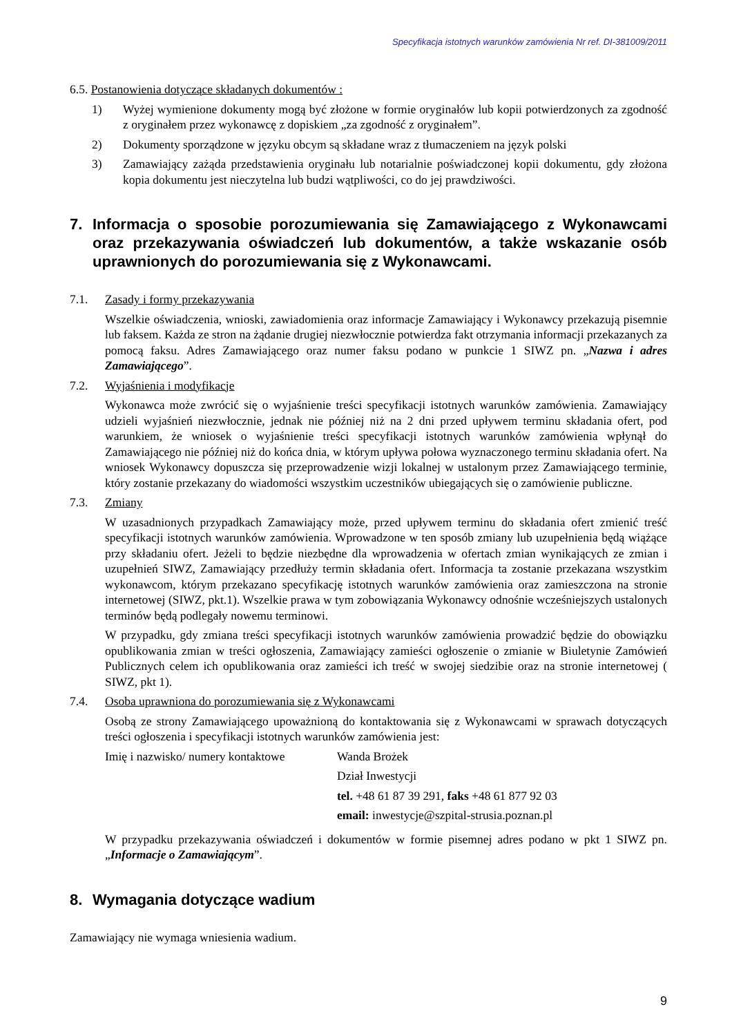Specyfikacja istotnych warunków zamówienia Nr ref. DI-381009/2011
6.5. Postanowienia dotyczące składanych dokumentów :
1) Wyżej wymienione dokumenty mogą być złożone w formie oryginałów lub kopii potwierdzonych za zgodność z oryginałem przez wykonawcę z dopiskiem „za zgodność z oryginałem”.
2) Dokumenty sporządzone w języku obcym są składane wraz z tłumaczeniem na język polski
3) Zamawiający zażąda przedstawienia oryginału lub notarialnie poświadczonej kopii dokumentu, gdy złożona kopia dokumentu jest nieczytelna lub budzi wątpliwości, co do jej prawdziwości.
7. Informacja o sposobie porozumiewania się Zamawiającego z Wykonawcami oraz przekazywania oświadczeń lub dokumentów, a także wskazanie osób uprawnionych do porozumiewania się z Wykonawcami.
7.1. Zasady i formy przekazywania
Wszelkie oświadczenia, wnioski, zawiadomienia oraz informacje Zamawiający i Wykonawcy przekazują pisemnie lub faksem. Każda ze stron na żądanie drugiej niezwłocznie potwierdza fakt otrzymania informacji przekazanych za pomocą faksu. Adres Zamawiającego oraz numer faksu podano w punkcie 1 SIWZ pn. „Nazwa i adres Zamawiającego”.
7.2. Wyjaśnienia i modyfikacje
Wykonawca może zwrócić się o wyjaśnienie treści specyfikacji istotnych warunków zamówienia. Zamawiający udzieli wyjaśnień niezwłocznie, jednak nie później niż na 2 dni przed upływem terminu składania ofert, pod warunkiem, że wniosek o wyjaśnienie treści specyfikacji istotnych warunków zamówienia wpłynął do Zamawiającego nie później niż do końca dnia, w którym upływa połowa wyznaczonego terminu składania ofert. Na wniosek Wykonawcy dopuszcza się przeprowadzenie wizji lokalnej w ustalonym przez Zamawiającego terminie, który zostanie przekazany do wiadomości wszystkim uczestników ubiegających się o zamówienie publiczne.
7.3. Zmiany
W uzasadnionych przypadkach Zamawiający może, przed upływem terminu do składania ofert zmienić treść specyfikacji istotnych warunków zamówienia. Wprowadzone w ten sposób zmiany lub uzupełnienia będą wiążące przy składaniu ofert. Jeżeli to będzie niezbędne dla wprowadzenia w ofertach zmian wynikających ze zmian i uzupełnień SIWZ, Zamawiający przedłuży termin składania ofert. Informacja ta zostanie przekazana wszystkim wykonawcom, którym przekazano specyfikację istotnych warunków zamówienia oraz zamieszczona na stronie internetowej (SIWZ, pkt.1). Wszelkie prawa w tym zobowiązania Wykonawcy odnośnie wcześniejszych ustalonych terminów będą podlegały nowemu terminowi.
W przypadku, gdy zmiana treści specyfikacji istotnych warunków zamówienia prowadzić będzie do obowiązku opublikowania zmian w treści ogłoszenia, Zamawiający zamieści ogłoszenie o zmianie w Biuletynie Zamówień Publicznych celem ich opublikowania oraz zamieści ich treść w swojej siedzibie oraz na stronie internetowej ( SIWZ, pkt 1).
7.4. Osoba uprawniona do porozumiewania się z Wykonawcami
Osobą ze strony Zamawiającego upoważnioną do kontaktowania się z Wykonawcami w sprawach dotyczących treści ogłoszenia i specyfikacji istotnych warunków zamówienia jest:
Imię i nazwisko/ numery kontaktowe
Wanda Brożek
Dział Inwestycji
tel. +48 61 87 39 291, faks +48 61 877 92 03
email: inwestycje@szpital-strusia.poznan.pl
W przypadku przekazywania oświadczeń i dokumentów w formie pisemnej adres podano w pkt 1 SIWZ pn. „Informacje o Zamawiającym”.
8. Wymagania dotyczące wadium
Zamawiający nie wymaga wniesienia wadium.
9